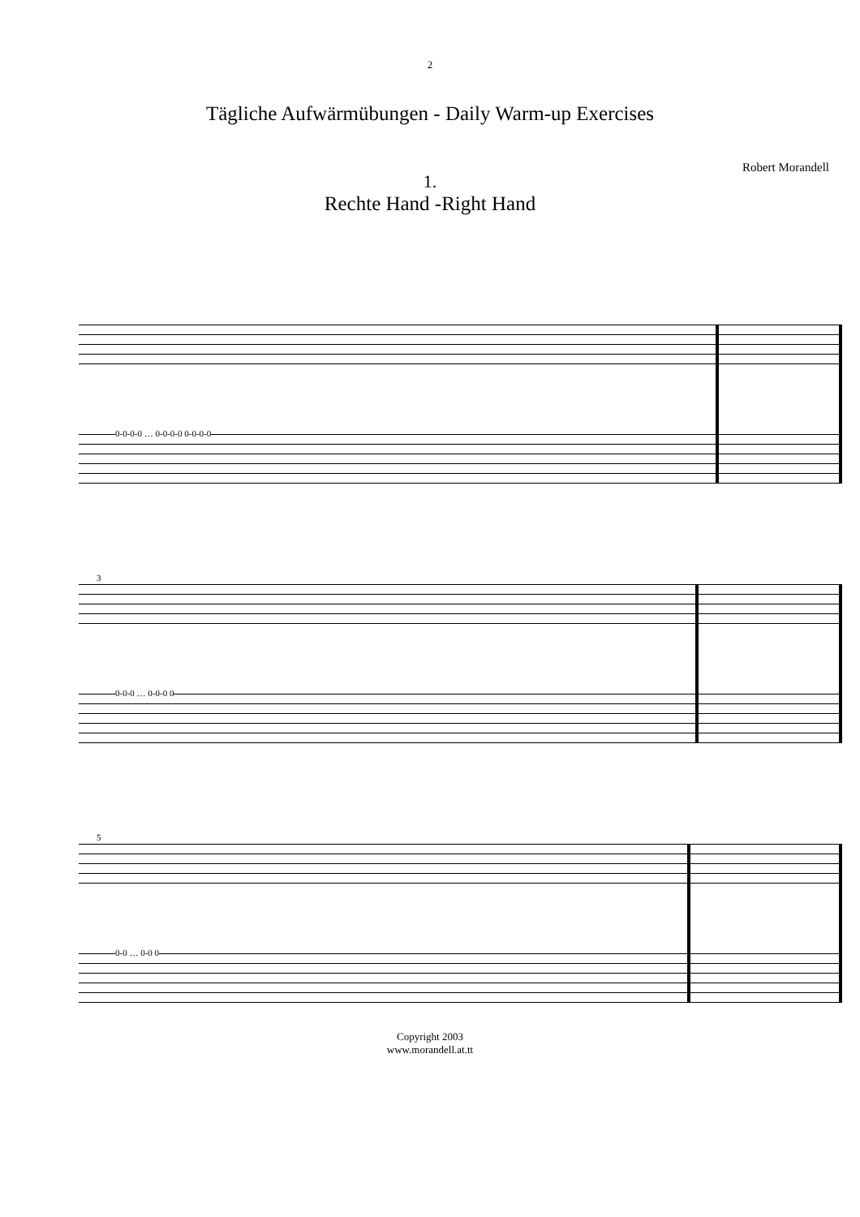2
Tägliche Aufwärmübungen - Daily Warm-up Exercises
Robert Morandell
1.
Rechte Hand -Right Hand
0-0-0-0 … 0-0-0-0 0-0-0-0
3
0-0-0 … 0-0-0 0
5
0-0 … 0-0 0
Copyright 2003
www.morandell.at.tt